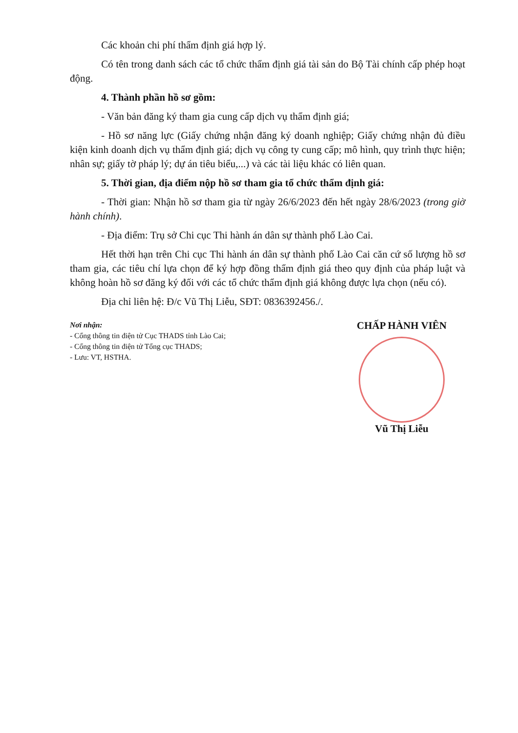Các khoản chi phí thẩm định giá hợp lý.
Có tên trong danh sách các tổ chức thẩm định giá tài sản do Bộ Tài chính cấp phép hoạt động.
4. Thành phần hồ sơ gồm:
- Văn bản đăng ký tham gia cung cấp dịch vụ thẩm định giá;
- Hồ sơ năng lực (Giấy chứng nhận đăng ký doanh nghiệp; Giấy chứng nhận đủ điều kiện kinh doanh dịch vụ thẩm định giá; dịch vụ công ty cung cấp; mô hình, quy trình thực hiện; nhân sự; giấy tờ pháp lý; dự án tiêu biểu,...) và các tài liệu khác có liên quan.
5. Thời gian, địa điểm nộp hồ sơ tham gia tổ chức thẩm định giá:
- Thời gian: Nhận hồ sơ tham gia từ ngày 26/6/2023 đến hết ngày 28/6/2023 (trong giờ hành chính).
- Địa điểm: Trụ sở Chi cục Thi hành án dân sự thành phố Lào Cai.
Hết thời hạn trên Chi cục Thi hành án dân sự thành phố Lào Cai căn cứ số lượng hồ sơ tham gia, các tiêu chí lựa chọn để ký hợp đồng thẩm định giá theo quy định của pháp luật và không hoàn hồ sơ đăng ký đối với các tổ chức thẩm định giá không được lựa chọn (nếu có).
Địa chỉ liên hệ: Đ/c Vũ Thị Liễu, SĐT: 0836392456./.
Nơi nhận:
- Cổng thông tin điện tử Cục THADS tỉnh Lào Cai;
- Cổng thông tin điện tử Tổng cục THADS;
- Lưu: VT, HSTHA.
CHẤP HÀNH VIÊN
Vũ Thị Liễu